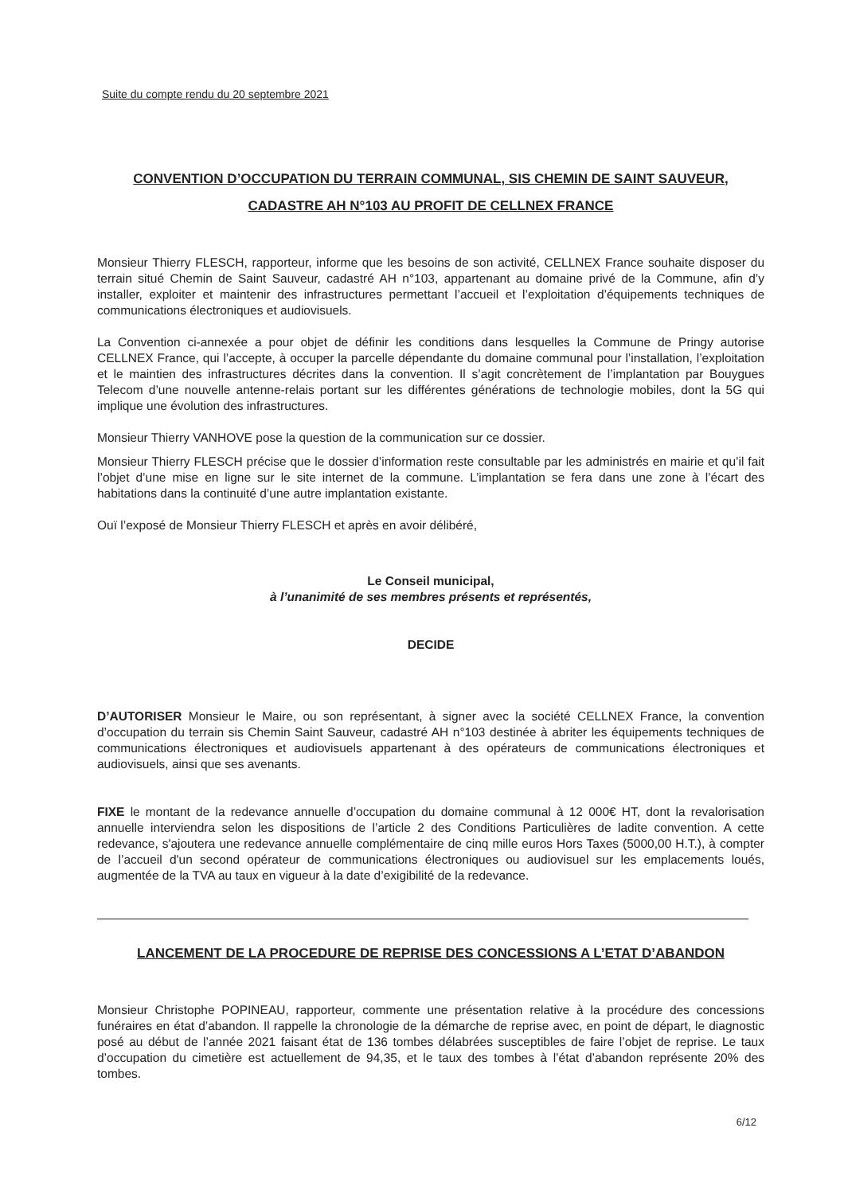Suite du compte rendu du 20 septembre 2021
CONVENTION D’OCCUPATION DU TERRAIN COMMUNAL, SIS CHEMIN DE SAINT SAUVEUR, CADASTRE AH N°103 AU PROFIT DE CELLNEX FRANCE
Monsieur Thierry FLESCH, rapporteur, informe que les besoins de son activité, CELLNEX France souhaite disposer du terrain situé Chemin de Saint Sauveur, cadastré AH n°103, appartenant au domaine privé de la Commune, afin d’y installer, exploiter et maintenir des infrastructures permettant l’accueil et l’exploitation d’équipements techniques de communications électroniques et audiovisuels.
La Convention ci-annexée a pour objet de définir les conditions dans lesquelles la Commune de Pringy autorise CELLNEX France, qui l’accepte, à occuper la parcelle dépendante du domaine communal pour l’installation, l’exploitation et le maintien des infrastructures décrites dans la convention. Il s’agit concrètement de l’implantation par Bouygues Telecom d’une nouvelle antenne-relais portant sur les différentes générations de technologie mobiles, dont la 5G qui implique une évolution des infrastructures.
Monsieur Thierry VANHOVE pose la question de la communication sur ce dossier.
Monsieur Thierry FLESCH précise que le dossier d’information reste consultable par les administrés en mairie et qu’il fait l’objet d’une mise en ligne sur le site internet de la commune. L’implantation se fera dans une zone à l’écart des habitations dans la continuité d’une autre implantation existante.
Ouï l’exposé de Monsieur Thierry FLESCH et après en avoir délibéré,
Le Conseil municipal,
à l’unanimité de ses membres présents et représentés,
DECIDE
D’AUTORISER Monsieur le Maire, ou son représentant, à signer avec la société CELLNEX France, la convention d’occupation du terrain sis Chemin Saint Sauveur, cadastré AH n°103 destinée à abriter les équipements techniques de communications électroniques et audiovisuels appartenant à des opérateurs de communications électroniques et audiovisuels, ainsi que ses avenants.
FIXE le montant de la redevance annuelle d’occupation du domaine communal à 12 000€ HT, dont la revalorisation annuelle interviendra selon les dispositions de l’article 2 des Conditions Particulières de ladite convention. A cette redevance, s'ajoutera une redevance annuelle complémentaire de cinq mille euros Hors Taxes (5000,00 H.T.), à compter de l’accueil d'un second opérateur de communications électroniques ou audiovisuel sur les emplacements loués, augmentée de la TVA au taux en vigueur à la date d’exigibilité de la redevance.
LANCEMENT DE LA PROCEDURE DE REPRISE DES CONCESSIONS A L’ETAT D’ABANDON
Monsieur Christophe POPINEAU, rapporteur, commente une présentation relative à la procédure des concessions funéraires en état d’abandon. Il rappelle la chronologie de la démarche de reprise avec, en point de départ, le diagnostic posé au début de l’année 2021 faisant état de 136 tombes délabrées susceptibles de faire l’objet de reprise. Le taux d’occupation du cimetière est actuellement de 94,35, et le taux des tombes à l’état d’abandon représente 20% des tombes.
6/12